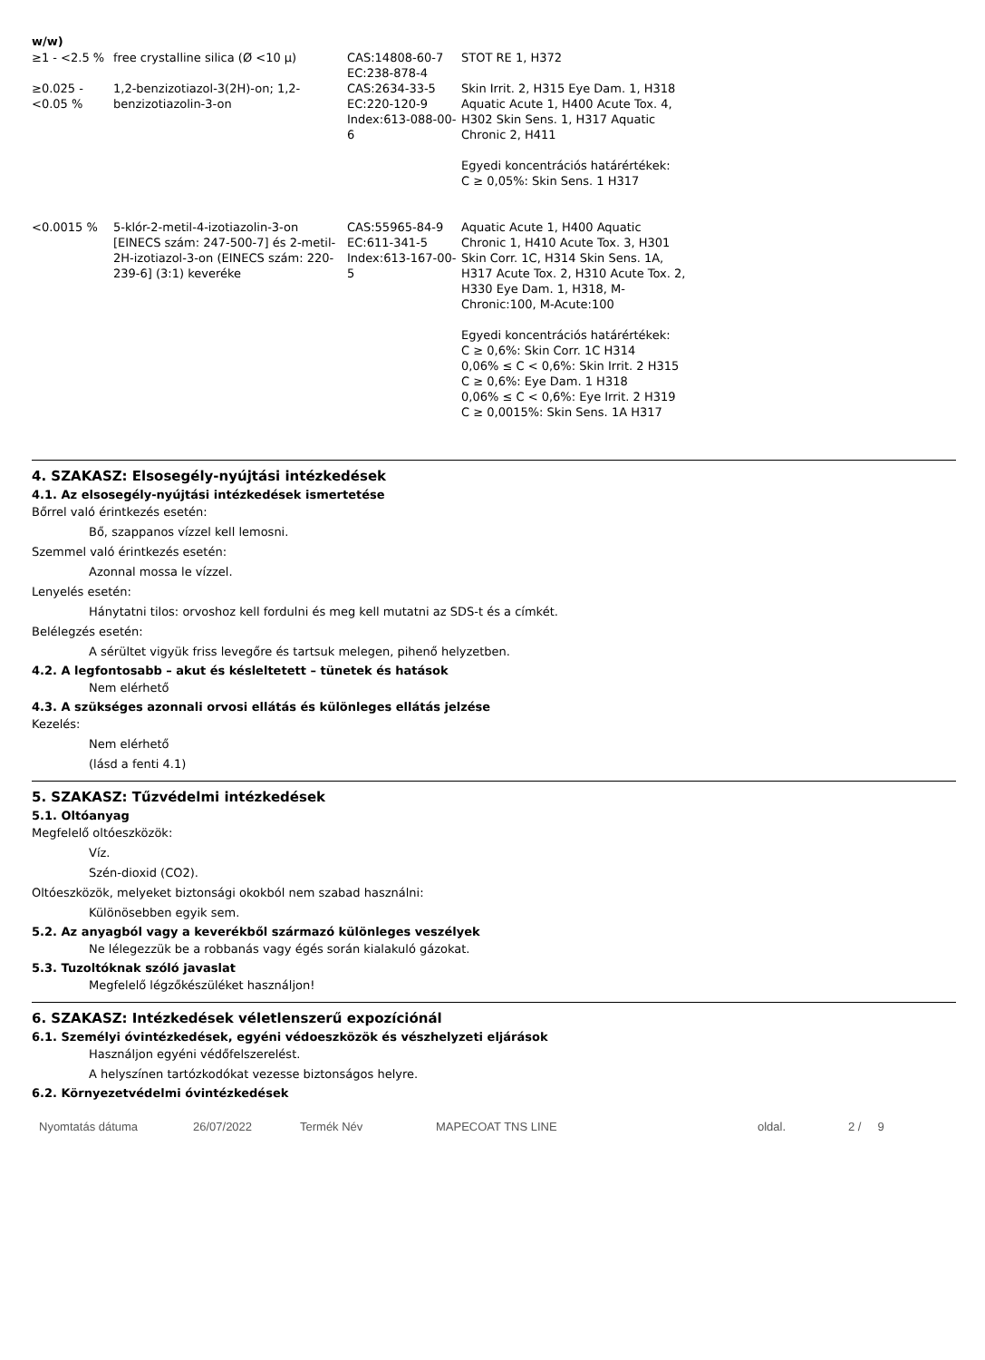w/w)
| ≥1 - <2.5 % | free crystalline silica (Ø <10 μ) | CAS:14808-60-7 EC:238-878-4 | STOT RE 1, H372 |
| ≥0.025 - <0.05 % | 1,2-benzizotiazol-3(2H)-on; 1,2-benzizotiazolin-3-on | CAS:2634-33-5 EC:220-120-9 Index:613-088-00-6 | Skin Irrit. 2, H315 Eye Dam. 1, H318 Aquatic Acute 1, H400 Acute Tox. 4, H302 Skin Sens. 1, H317 Aquatic Chronic 2, H411 Egyedi koncentrációs határértékek: C ≥ 0,05%: Skin Sens. 1 H317 |
| <0.0015 % | 5-klór-2-metil-4-izotiazolin-3-on [EINECS szám: 247-500-7] és 2-metil-2H-izotiazol-3-on (EINECS szám: 220-239-6] (3:1) keveréke | CAS:55965-84-9 EC:611-341-5 Index:613-167-00-5 | Aquatic Acute 1, H400 Aquatic Chronic 1, H410 Acute Tox. 3, H301 Skin Corr. 1C, H314 Skin Sens. 1A, H317 Acute Tox. 2, H310 Acute Tox. 2, H330 Eye Dam. 1, H318, M-Chronic:100, M-Acute:100 Egyedi koncentrációs határértékek: C ≥ 0,6%: Skin Corr. 1C H314 0,06% ≤ C < 0,6%: Skin Irrit. 2 H315 C ≥ 0,6%: Eye Dam. 1 H318 0,06% ≤ C < 0,6%: Eye Irrit. 2 H319 C ≥ 0,0015%: Skin Sens. 1A H317 |
4. SZAKASZ: Elsosegély-nyújtási intézkedések
4.1. Az elsosegély-nyújtási intézkedések ismertetése
Bőrrel való érintkezés esetén:
Bő, szappanos vízzel kell lemosni.
Szemmel való érintkezés esetén:
Azonnal mossa le vízzel.
Lenyelés esetén:
Hánytatni tilos: orvoshoz kell fordulni és meg kell mutatni az SDS-t és a címkét.
Belélegzés esetén:
A sérültet vigyük friss levegőre és tartsuk melegen, pihenő helyzetben.
4.2. A legfontosabb – akut és késleltetett – tünetek és hatások
Nem elérhető
4.3. A szükséges azonnali orvosi ellátás és különleges ellátás jelzése
Kezelés:
Nem elérhető
(lásd a fenti 4.1)
5. SZAKASZ: Tűzvédelmi intézkedések
5.1. Oltóanyag
Megfelelő oltóeszközök:
Víz.
Szén-dioxid (CO2).
Oltóeszközök, melyeket biztonsági okokból nem szabad használni:
Különösebben egyik sem.
5.2. Az anyagból vagy a keverékből származó különleges veszélyek
Ne lélegezzük be a robbanás vagy égés során kialakuló gázokat.
5.3. Tuzoltóknak szóló javaslat
Megfelelő légzőkészüléket használjon!
6. SZAKASZ: Intézkedések véletlenszerű expozíciónál
6.1. Személyi óvintézkedések, egyéni védoeszközök és vészhelyzeti eljárások
Használjon egyéni védőfelszerelést.
A helyszínen tartózkodókat vezesse biztonságos helyre.
6.2. Környezetvédelmi óvintézkedések
Nyomtatás dátuma 26/07/2022 Termék Név MAPECOAT TNS LINE oldal. 2 / 9